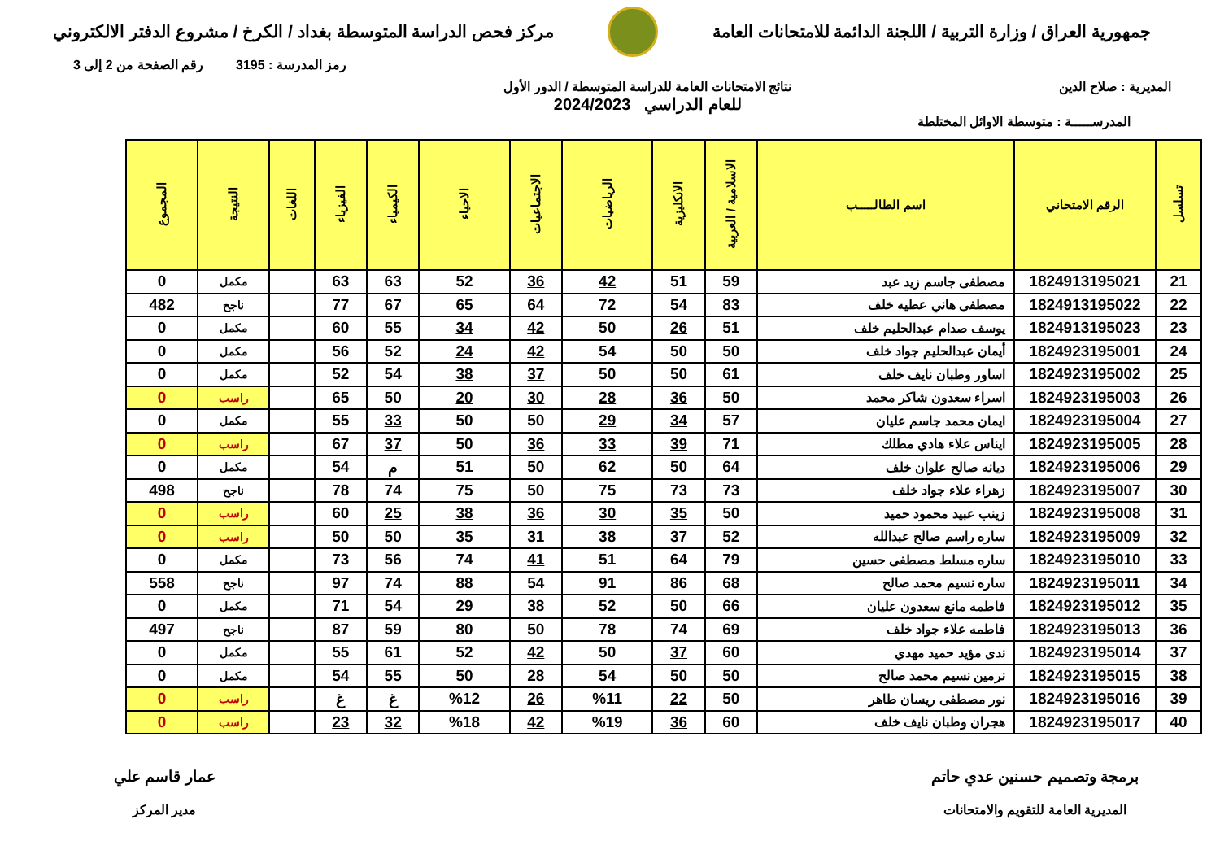جمهورية العراق / وزارة التربية / اللجنة الدائمة للامتحانات العامة
مركز فحص الدراسة المتوسطة بغداد / الكرخ / مشروع الدفتر الالكتروني
رمز المدرسة : 3195 رقم الصفحة من 2 إلى 3
المديرية : صلاح الدين نتائج الامتحانات العامة للدراسة المتوسطة / الدور الأول
للعام الدراسي 2024/2023
المدرســـــة : متوسطة الاوائل المختلطة
| تسلسل | الرقم الامتحاني | اسم الطالـــــب | الاسلامية / العربية | الانكليزية | الرياضيات | الاجتماعيات | الاحياء | الكيمياء | الفيزياء | اللغات | النتيجة | المجموع |
| --- | --- | --- | --- | --- | --- | --- | --- | --- | --- | --- | --- | --- |
| 21 | 1824913195021 | مصطفى جاسم زيد عبد | 59 | 51 | 42 | 36 | 52 | 63 | 63 | | مكمل | 0 |
| 22 | 1824913195022 | مصطفى هاني عطيه خلف | 83 | 54 | 72 | 64 | 65 | 67 | 77 | | ناجح | 482 |
| 23 | 1824913195023 | يوسف صدام عبدالحليم خلف | 51 | 26 | 50 | 42 | 34 | 55 | 60 | | مكمل | 0 |
| 24 | 1824923195001 | أيمان عبدالحليم جواد خلف | 50 | 50 | 54 | 42 | 24 | 52 | 56 | | مكمل | 0 |
| 25 | 1824923195002 | اساور وطبان نايف خلف | 61 | 50 | 50 | 37 | 38 | 54 | 52 | | مكمل | 0 |
| 26 | 1824923195003 | اسراء سعدون شاكر محمد | 50 | 36 | 28 | 30 | 20 | 50 | 65 | | راسب | 0 |
| 27 | 1824923195004 | ايمان محمد جاسم عليان | 57 | 34 | 29 | 50 | 50 | 33 | 55 | | مكمل | 0 |
| 28 | 1824923195005 | ايناس علاء هادي مطلك | 71 | 39 | 33 | 36 | 50 | 37 | 67 | | راسب | 0 |
| 29 | 1824923195006 | ديانه صالح علوان خلف | 64 | 50 | 62 | 50 | 51 | م | 54 | | مكمل | 0 |
| 30 | 1824923195007 | زهراء علاء جواد خلف | 73 | 73 | 75 | 50 | 75 | 74 | 78 | | ناجح | 498 |
| 31 | 1824923195008 | زينب عبيد محمود حميد | 50 | 35 | 30 | 36 | 38 | 25 | 60 | | راسب | 0 |
| 32 | 1824923195009 | ساره راسم صالح عبدالله | 52 | 37 | 38 | 31 | 35 | 50 | 50 | | راسب | 0 |
| 33 | 1824923195010 | ساره مسلط مصطفى حسين | 79 | 64 | 51 | 41 | 74 | 56 | 73 | | مكمل | 0 |
| 34 | 1824923195011 | ساره نسيم محمد صالح | 68 | 86 | 91 | 54 | 88 | 74 | 97 | | ناجح | 558 |
| 35 | 1824923195012 | فاطمه مانع سعدون عليان | 66 | 50 | 52 | 38 | 29 | 54 | 71 | | مكمل | 0 |
| 36 | 1824923195013 | فاطمه علاء جواد خلف | 69 | 74 | 78 | 50 | 80 | 59 | 87 | | ناجح | 497 |
| 37 | 1824923195014 | ندى مؤيد حميد مهدي | 60 | 37 | 50 | 42 | 52 | 61 | 55 | | مكمل | 0 |
| 38 | 1824923195015 | نرمين نسيم محمد صالح | 50 | 50 | 54 | 28 | 50 | 55 | 54 | | مكمل | 0 |
| 39 | 1824923195016 | نور مصطفى ريسان طاهر | 50 | 22 | %11 | 26 | %12 | غ | غ | | راسب | 0 |
| 40 | 1824923195017 | هجران وطبان نايف خلف | 60 | 36 | %19 | 42 | %18 | 32 | 23 | | راسب | 0 |
برمجة وتصميم حسنين عدي حاتم
المديرية العامة للتقويم والامتحانات
عمار قاسم علي
مدير المركز